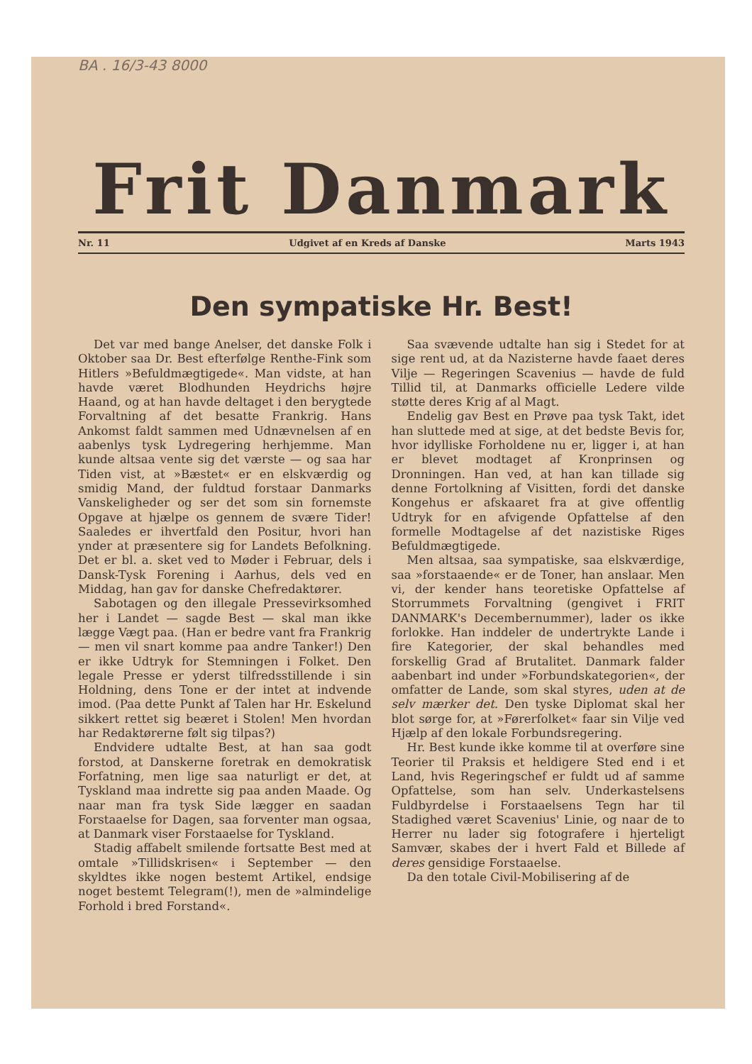BA . 16/3-43 8000
Frit Danmark
Nr. 11 Udgivet af en Kreds af Danske Marts 1943
Den sympatiske Hr. Best!
Det var med bange Anelser, det danske Folk i Oktober saa Dr. Best efterfølge Renthe-Fink som Hitlers »Befuldmægtigede«. Man vidste, at han havde været Blodhunden Heydrichs højre Haand, og at han havde deltaget i den berygtede Forvaltning af det besatte Frankrig. Hans Ankomst faldt sammen med Udnævnelsen af en aabenlys tysk Lydregering herhjemme. Man kunde altsaa vente sig det værste — og saa har Tiden vist, at »Bæstet« er en elskværdig og smidig Mand, der fuldtud forstaar Danmarks Vanskeligheder og ser det som sin fornemste Opgave at hjælpe os gennem de svære Tider! Saaledes er ihvertfald den Positur, hvori han ynder at præsentere sig for Landets Befolkning. Det er bl. a. sket ved to Møder i Februar, dels i Dansk-Tysk Forening i Aarhus, dels ved en Middag, han gav for danske Chefredaktører.
Sabotagen og den illegale Pressevirksomhed her i Landet — sagde Best — skal man ikke lægge Vægt paa. (Han er bedre vant fra Frankrig — men vil snart komme paa andre Tanker!) Den er ikke Udtryk for Stemningen i Folket. Den legale Presse er yderst tilfredsstillende i sin Holdning, dens Tone er der intet at indvende imod. (Paa dette Punkt af Talen har Hr. Eskelund sikkert rettet sig beæret i Stolen! Men hvordan har Redaktørerne følt sig tilpas?)
Endvidere udtalte Best, at han saa godt forstod, at Danskerne foretrak en demokratisk Forfatning, men lige saa naturligt er det, at Tyskland maa indrette sig paa anden Maade. Og naar man fra tysk Side lægger en saadan Forstaaelse for Dagen, saa forventer man ogsaa, at Danmark viser Forstaaelse for Tyskland.
Stadig affabelt smilende fortsatte Best med at omtale »Tillidskrisen« i September — den skyldtes ikke nogen bestemt Artikel, endsige noget bestemt Telegram(!), men de »almindelige Forhold i bred Forstand«.
Saa svævende udtalte han sig i Stedet for at sige rent ud, at da Nazisterne havde faaet deres Vilje — Regeringen Scavenius — havde de fuld Tillid til, at Danmarks officielle Ledere vilde støtte deres Krig af al Magt.
Endelig gav Best en Prøve paa tysk Takt, idet han sluttede med at sige, at det bedste Bevis for, hvor idylliske Forholdene nu er, ligger i, at han er blevet modtaget af Kronprinsen og Dronningen. Han ved, at han kan tillade sig denne Fortolkning af Visitten, fordi det danske Kongehus er afskaaret fra at give offentlig Udtryk for en afvigende Opfattelse af den formelle Modtagelse af det nazistiske Riges Befuldmægtigede.
Men altsaa, saa sympatiske, saa elskværdige, saa »forstaaende« er de Toner, han anslaar. Men vi, der kender hans teoretiske Opfattelse af Storrummets Forvaltning (gengivet i FRIT DANMARK's Decembernummer), lader os ikke forlokke. Han inddeler de undertrykte Lande i fire Kategorier, der skal behandles med forskellig Grad af Brutalitet. Danmark falder aabenbart ind under »Forbundskategorien«, der omfatter de Lande, som skal styres, uden at de selv mærker det. Den tyske Diplomat skal her blot sørge for, at »Førerfolket« faar sin Vilje ved Hjælp af den lokale Forbundsregering.
Hr. Best kunde ikke komme til at overføre sine Teorier til Praksis et heldigere Sted end i et Land, hvis Regeringschef er fuldt ud af samme Opfattelse, som han selv. Underkastelsens Fuldbyrdelse i Forstaaelsens Tegn har til Stadighed været Scavenius' Linie, og naar de to Herrer nu lader sig fotografere i hjerteligt Samvær, skabes der i hvert Fald et Billede af deres gensidige Forstaaelse.
Da den totale Civil-Mobilisering af de